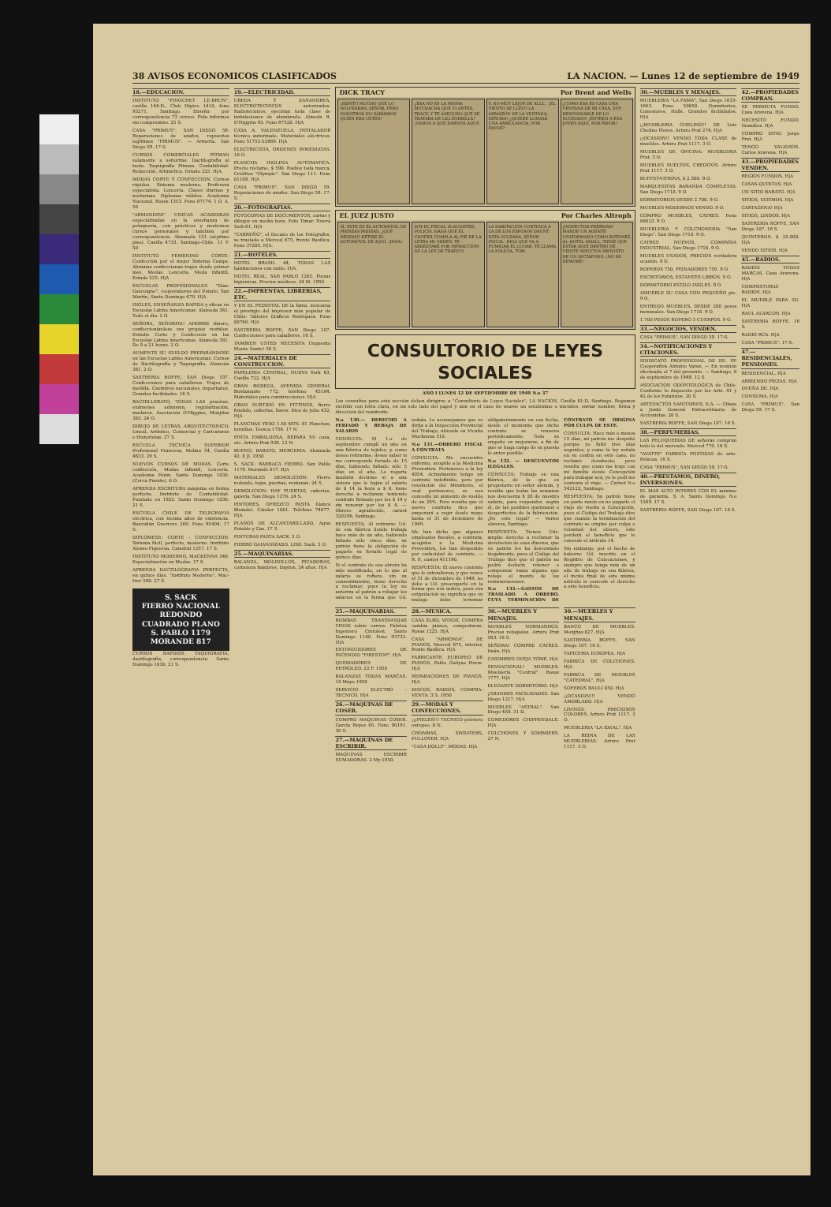38 AVISOS ECONOMICOS CLASIFICADOS LA NACION. — Lunes 12 de septiembre de 1949
18.—EDUCACION.
INSTITUTO "PINOCHET LE-BRUN", casilla 144-D., Club Hípico 1410, fono 93271, Santiago. Enseña por correspondencia 73 cursos. Pida informes sin compromiso. 25 S.
CASA "PRIMUS", SAN DIEGO 59. Reparaciones de anafes, repuestos legítimos "PRIMUS". — Armería. San Diego 59. 17-S.
CURSOS COMERCIALES PITMAN solamente a señoritas. Dactilografía al tacto. Taquigrafía Pitman. Contabilidad. Redacción. Aritmética. Estado 225. H|A.
MODAS CORTE Y CONFECCION. Cursos rápidos. Sistema moderno. Profesora especialista. Lencería. Clases diurnas y nocturnas. Diplomas válidos. Academia Nacional. Rosas 1353. Fono 87174. 1 O. A. 50
"ARMANDINI". UNICAS ACADEMIAS especializadas en la enseñanza de peluquería, con prácticos y modernos cursos personales y también por correspondencia. Ahumada 131 (séptimo piso). Casilla 4733. Santiago-Chile. 11 F. 50
INSTITUTO FEMENINO CORTE-Confección por el mejor Sistema Camps. Alumnas confeccionan trajes desde primer mes. Modas. Lencería. Moda infantil. Estado 225. H|A
ESCUELAS PROFESIONALES "Díaz-Gascoigne", cooperadoras del Estado. San Martín, Santo Domingo 670. H|A.
INGLES, ENSEÑANZA RAPIDA y eficaz en Escuelas Latino Americanas. Alameda 361. Todo el día. 2 O.
SEÑORA, SEÑORITA! AHORRE dinero, confeccionándose sus propios vestidos. Estudie Corte y Confección en las Escuelas Latino Americanas. Alameda 381. De 9 a 21 horas. 2 O.
AUMENTE SU SUELDO PREPARÁNDOSE en las Escuelas Latino Americanas. Cursos de Dactilografía y Taquigrafía. Alameda 381. 2 O.
SASTRERIA ROFFE, SAN Diego 107. Confecciones para caballeros. Trajes de medida. Casimires nacionales, importados. Grandes facilidades. 16 S.
BACHILLERATO, TODAS LAS pruebas, exámenes admisión, regularización, madurez. Asociación O'Higgins, Monjitas 383. 24 O.
DIBUJO DE LETRAS, ARQUITECTONICO, Lineal, Artístico, Comercial y Caricaturas e Historietas. 27 S.
ESCUELA TECNICA SUPERIOR Profesional Francesa, Molina 34, Casilla 4633. 29 S.
NUEVOS CURSOS DE MODAS. Corte confección, Modas infantil, Lencería. Academia Fénix. Santo Domingo 1030. (Cerca Puente). 8 O.
APRENDA ESCRITURA máquina en forma perfecta. Instituto de Contabilidad. Fundado en 1922. Santo Domingo 1030. 21 S.
ESCUELA CHILE DE TELEGRAFIA eléctrica, con treinta años de existencia. Bascuñán Guerrero 260. Fono 95404. 17 S.
DIPLOMESE: CORTE - CONFECCION. Sistema fácil, perfecto, moderno. Instituto Alonso Figueroa. Catedral 1257. 17 S.
INSTITUTO MODERNO, MACKENNA 540. Especialización en Modas. 17 S.
APRENDA DACTILOGRAFIA PERFECTA, en quince días. "Instituto Moderno". Mac-Iver 540. 27 S.
S. SACK
FIERRO NACIONAL
REDONDO CUADRADO PLANO
S. PABLO 1179
MORANDE 817
CURSOS RAPIDOS TAQUIGRAFIA, dactilografía, correspondencia. Santo Domingo 1030. 21 S.
19.—ELECTRICIDAD.
UBEDA Y ZANANDREA, ELECTROTECNICOS autorizados. Radiotécnicos, ejecutan toda clase de instalaciones de alumbrado. Almeda B. O'Higgins 45. Fono 67520. H|A
CASA A. VALENZUELA, INSTALADOR técnico autorizado. Materiales eléctricos. Fono 51752-52669. H|A
ELECTRICISTA, ORDENES INMEDIATAS. 18 O.
PLANCHA INGLESA AUTOMATICA. Precio réclame, $ 590. Radios toda marca. Créditos "Olympic". San Diego 111. Fono 81108. H|A
CASA "PRIMUS", SAN DIEGO 59. Reparaciones de anafes. San Diego 59. 17-S.
20.—FOTOGRAFIAS.
FOTOCOPIAS DE DOCUMENTOS, cartas y dibujos en media hora. Foto Timar. Nueva York 61. H|A
"CARREÑO", el Decano de los Fotógrafos, se traslado a Merced 675, frente Basílica. Fono 37205. H|A.
21.—HOTELES.
HOTEL BRASIL 44, TODAS LAS habitaciones con radio. H|A.
HOTEL REAL, SAN PABLO 1265. Piezas higiénicas. Precios módicos. 24 M. 1950
22.—IMPRENTAS, LIBRERIAS, ETC.
Y EN EL PEDESTAL DE la fama, descansa el prestigio del impresor más popular de Chile: Talleres Gráficos Rodríguez. Fono 80760. H|A
SASTRERIA ROFFE, SAN Diego 107. Confecciones para caballeros. 16 S.
TAMBIEN USTED NECESITA Unguento Monte Santo! 30 S.
24.—MATERIALES DE CONSTRUCCION.
PAPELERIA CENTRAL, NUEVA York 63, Casilla 722. H|A
GRAN BODEGA, AVENIDA GENERAL Bustamante 772, teléfono 45184. Materiales para construcciones. H|A
GRAN SURTIDO EN FITTINGS, fierro fundido, cañerías, llaves. Diez de Julio 432. H|A
PLANCHAS YESO 1.50 MTS. 81 Planchas, tornillos. Toesca 1754. 17 N.
PINTA EMBALDOSA, REPARA SU casa, etc. Arturo Prat 936. 12 N.
BUENO, BARATO, MERCERIA. Ahumada 42. 8 Jl. 1950
S. SACK: BARRACA FIERRO. San Pablo 1179. Morandé 817. H|A
MATERIALES DEMOLICION: Fierro redondo, tejas, puertas, ventanas. 24 S.
DEMOLICION: HAY PUERTAS, cañerías, galería. San Diego 1278. 24 S.
PINTORES, OFREZCO PASTA blanca Blumdel. Cóndor 1081. Teléfono 74677. H|A
PLANOS DE ALCANTARILLADO, Agua Potable y Gas. 17 S.
PINTURAS PASTA SACK. 3 O.
FIERRO GALVANIZADO, LISO. Sack. 3 O.
25.—MAQUINARIAS.
BALANZA, MOLINILLOS, PICADORAS, cortadora fiambres. Dayton, 24 años. H|A
DICK TRACY Por Brent and Wells
¡SIENTO MUCHO QUE LO GOLPEARAN, SEÑOR, PERO NOSOTROS NO SABÍAMOS QUIÉN ERA USTED!
¿ESA NO ES LA MISMA MUCHACHA QUE VI ANTES, TRACY, Y TE ASEGURO QUE SE TRATABA DE LILI ZORRILLA! ¡VAMOS A QUE DARNOS AQUÍ!
Y, NO MUY LEJOS DE ALLÍ... ¡EL VIENTO SE LLEVÓ LA ARMAZÓN DE LA VENTANA, SEÑORA! ¿QUIERE LLAMAR UNA AMBULANCIA, POR FAVOR?
¿COMO ESA ES CASA UNA VENTANA DE MI CASA, SOY RESPONSABLE DE LO SUCEDIDO! ¡ENTREN A ESA JOVEN AQUÍ, POR FAVOR!
EL JUEZ JUSTO Por Charles Altroph
SÍ, ESTE ES EL AUTOMÓVIL DE PHINEAS PHIDIAS. ¿QUÉ DESEAN? RETIRE EL AUTOMÓVIL DE AQUÍ. ¡DIGA!
SOY EL FISCAL SLAUGHTER, POLICÍA. HAGA QUE EL CHOFER CUMPLA AL PIE DE LA LETRA MI ORDEN. TE ARRESTARÉ POR INFRACCIÓN DE LA LEY DE TRÁFICO.
LA HABITACIÓN CONTIGUA A LA DE LOS ESPOSOS DAUNT ESTÁ OCUPADA, SEÑOR FISCAL. DIGA QUE VA A FUMIGAR EL LUGAR. TE LLAMA LA POLICÍA, TOM.
¡INSPECTOR FREEMAN! MANDE UN AGENTE UNIFORMADO COMO BOTONES AL HOTEL SMALL. TIENE QUE ESTAR AQUÍ DENTRO DE VEINTE MINUTOS PROVISTO DE UN DICTÁFONO. ¡NO SE DEMORE!
CONSULTORIO DE LEYES SOCIALES
AÑO I LUNES 12 DE SEPTIEMBRE DE 1949 N.o 37
Las consultas para esta sección deben dirigirse a "Consultorio de Leyes Sociales", LA NACION, Casilla 81-D, Santiago. Rogamos escribir con letra clara, en un solo lado del papel y aun en el caso de usarse un seudónimo o iniciales, enviar nombre, firma y dirección del remitente.
N.o 130.— DERECHO A FERIADO Y REBAJA DE SALARIO
CONSULTA: El 1.o de septiembre cumplí un año en una fábrica de tejidos, y, como deseo retirarme, deseo saber si me corresponde feriado de 15 días, habiendo faltado sólo 5 días en el año. Le rogaría también decirme si a una obrera que le bajan el salario de $ 14 la hora a $ 8, tiene derecho a reclamar, teniendo contrato firmado por los $ 14 y sin renovar por los $ 8. — Obrero agradecido, carnet 320296, Santiago.
RESPUESTA: Al retirarse Ud. de esa fábrica donde trabaja hace más de un año, habiendo faltado sólo cinco días, su patrón tiene la obligación de pagarle su feriado legal de quince días.
Si el contrato de esa obrera ha sido modificado, en lo que al salario se refiere, sin su consentimiento, tiene derecho a reclamar, pues la ley no autoriza al patrón a rebajar los salarios en la forma que Ud. señala. Le aconsejamos que se dirija a la Inspección Provincial del Trabajo, ubicada en Vicuña Mackenna 310.
N.o 131.—OBRERO FISCAL A CONTRATA
CONSULTA: Me encuentro enfermo, acogido a la Medicina Preventiva. Pertenezco a la ley 4054. Actualmente tengo un contrato indefinido, pero por resolución del Ministerio, el cual pertenezco, se nos concedió un aumento de sueldo de un 20%. Pero resulta que el nuevo contrato dice que empezará a regir desde mayo hasta el 31 de diciembre de 1949.
Me han dicho que algunos empleados fiscales, a contrata, acogidos a la Medicina Preventiva, los han despedido por caducidad de contrato. — R. P., carnet 411190.
RESPUESTA: El nuevo contrato que le extendieron, y que vence el 31 de diciembre de 1949, no debe a Ud. preocuparle en la forma que nos indica, pues esa estipulación no significa que su trabajo debe terminar obligatoriamente en esa fecha, desde el momento que dicho contrato se renueva periódicamente. Todo su empeño en mejorarse, a fin de que se haga cargo de su puesto lo antes posible.
N.o 132. — DESCUENTOS ILEGALES.
CONSULTA: Trabajo en una fábrica, de la que es propietario un señor alemán, y resulta que todas las semanas nos descuenta $ 20 de nuestro salario, para responder, según él, de las posibles quebrazos o desperfectos de la fabricación. ¿Es esto legal? — Varios obreros, Santiago.
RESPUESTA: Tienen Uds. amplio derecho a reclamar la devolución de esos dineros, que su patrón les ha descontado ilegalmente, pues el Código del Trabajo dice que el patrón no podrá deducir, retener o compensar suma alguna que rebaje el monto de las remuneraciones.
N.o 133.—GASTOS DE TRASLADO A OBRERO. CUYA TERMINACION DE CONTRATO SE ORIGINA POR CULPA DE ESTE.
CONSULTA: Hace más o menos 15 días, mi patrón me despidió porque yo falté tres días seguidos, y como la ley señala en su contra en este caso, no reclamé desahucio; pero resulta que como me trajo con mi familia desde Concepción para trabajar acá, yo le pedí me costeara el viaje. — Carnet N.o 342122, Santiago.
RESPUESTA: Su patrón tiene en parte razón en no pagarle el viaje de vuelta a Concepción, pues el Código del Trabajo dice que cuando la terminación del contrato se origine por culpa o voluntad del obrero, éste perderá el beneficio que le concede el artículo 14.
Sin embargo, por el hecho de haberse Ud. inscrito en el Registro de Colocaciones, y siempre que tenga más de un año de trabajo en esa fábrica, el inciso final de este mismo artículo le concede el derecho a este beneficio.
25.—MAQUINARIAS.
BOMBAS TRANSVASIJAR VINOS sobre carros. Fábrica Ingeniero Cintolesi. Santo Domingo 1140. Fono 93732. H|A
EXTINGUIDORES DE INCENDIO "FIRESTOP". H|A
QUEMADORES DE PETROLEO. 22 F. 1950
BALANZAS TODAS MARCAS. 14 Mayo 1950
SERVICIO ELECTRO - TECNICO. H|A
26.—MAQUINAS DE COSER.
COMPRO MAQUINAS COSER. García Reyes 85. Fono 90191. 30 S.
27.—MAQUINAS DE ESCRIBIR.
MAQUINAS ESCRIBIR SUMADORAS. 2 My-1950.
28.—MUSICA.
CASA ELBO, VENDE, COMPRA cambia pianos, composturas. Rosas 1225. H|A
CASA "ARMONIA", DE PIANOS, Merced 675, interior, frente Basílica. H|A
FABRICANTE EUROPEO DE PIANOS, Pablo Galiyas Herm. H|A
REPARACIONES DE PIANOS. H|A
DISCOS, RADIOS, COMPRA-VENTA. 3 S. 1950
29.—MODAS Y CONFECCIONES.
¡¡¡PIELES!!! TECNICO peletero europeo. 8 N.
CHOMBAS, SWEATERS, FULLOVER. H|A
"CASA DOLLY". MODAS. H|A
30.—MUEBLES Y MENAJES.
MUEBLES NORMANDOS. Precios rebajados. Arturo Prat 563. 16 S.
SEÑORA! COMPRE CATRES. Imán. H|A
CASIMIRES OVEJA TOME. H|A
SENSACIONAL! MUEBLES. Mueblería "Central". Rosas 1777. H|A
ELEGANTE DORMITORIO. H|A
¡GRANDES FACILIDADES. San Diego 1217. H|A
MUEBLES "ASTRAL". San Diego 458. 31 D.
COMEDORES CHIPPENDALE. H|A
COLCHONES Y SOMMIERS. 27 N.
30.—MUEBLES Y MENAJES.
BANCO DE MUEBLES. Monjitas 827. H|A
SASTRERIA ROFFE, SAN Diego 107. 16 S.
TAPICERIA EUROPEA. H|A
FABRICA DE COLCHONES. H|A
FABRICA DE MUEBLES "CATEDRAL". H|A
SOFEROS RAULI 850. H|A
¡¡OCASION!!! VENDO AMOBLADO. H|A
LIVINGS. PRECIOSOS COLORES. Arturo Prat 1117. 3 O.
MUEBLERIA "LA IDEAL". H|A
LA REINA DE LAS MUEBLERIAS. Arturo Prat 1117. 3 O.
30.—MUEBLES Y MENAJES.
MUEBLERIA "LA FAMA", San Diego 1633-1643. Fono 50658. Dormitorios, Comedores, Halls. Grandes facilidades. H|A
¡¡MUEBLERIA CHELINO!! DE Luis Chelino Flores. Arturo Prat 274. H|A
¡¡OCASION!! VENDO TODA CLASE de muebles. Arturo Prat 1117. 3 O.
MUEBLES DE OFICINA: MUEBLERIA Prat. 3 O.
MUEBLES SUELTOS, CREDITOS. Arturo Prat 1117. 3 O.
BUFFET-VITRINA, $ 2.500. 9 O.
MARQUESITAS BARANDA COMPLETAS. San Diego 1718. 9 O.
DORMITORIOS DESDE 2.700. 9 O.
MUEBLES MODERNOS VENDO. 9 O.
COMPRO MUEBLES, CATRES. Fono 88623. 9 O.
MUEBLERIA Y COLCHONERIA "San Diego". San Diego 1718. 9 O.
CATRES NUEVOS, COMPAÑIA INDUSTRIAL. San Diego 1718. 9 O.
MUEBLES USADOS, PRECIOS verdadera ocasión. 9 O.
ROPEROS 750, PEINADORES 750. 9 O.
ESCRITORIOS, ESTANTES LIBROS. 9 O.
DORMITORIO ESTILO INGLES. 9 O.
AMUEBLE SU CASA CON PEQUEÑO pie. 9 O.
ENTREGO MUEBLES, DESDE 200 pesos mensuales. San Diego 1718. 9 O.
1.700 PESOS ROPERO 3 CUERPOS. 9 O.
33.—NEGOCIOS, VENDEN.
CASA "PRIMUS", SAN DIEGO 59. 17-S.
34.—NOTIFICACIONES Y CITACIONES.
SINDICATO PROFESIONAL DE EE. PP. Cooperativa Antonio Varas. — En reunión efectuada el 7 del presente. — Santiago, 8 de septiembre de 1949. 12 S.
ASOCIACION ODONTOLOGICA de Chile. Conforme lo dispuesto por los Arts. 41 y 42 de los Estatutos. 20 S.
ARTEFACTOS SANITARIOS, S.A. — Citase a Junta General Extraordinaria de Accionistas. 20 S.
SASTRERIA ROFFE, SAN Diego 107. 16 S.
38.—PERFUMERIAS.
LAS PELUQUERIAS DE señoras compran todo lo del mercado. Merced 770. 16 S.
"AVATTE" FABRICA POSTIZAS de arte. Pelucas. 16 S.
CASA "PRIMUS", SAN DIEGO 59. 17-S.
40.—PRESTAMOS, DINERO, INVERSIONES.
EL MAS ALTO INTERES CON EL máximo de garantía. S. A. Santo Domingo N.o 1249. 17 S.
SASTRERIA ROFFE, SAN Diego 107. 16 S.
42.—PROPIEDADES COMPRAN.
SE PERMUTA FUNDO. Casa Aravena. H|A
NECESITO FUNDO. González. H|A
COMPRO SITIO. Jorge Prat. H|A
TENGO VALIOSOS. Carlos Aravena. H|A
43.—PROPIEDADES VENDEN.
REGIOS FUNDOS. H|A
CASAS-QUINTAS. H|A
UN SITIO BARATO. H|A
SITIOS, ULTIMOS. H|A
CARTAGENA! H|A
SITIOS, LINDOS. H|A
SASTRERIA ROFFE, SAN Diego 107. 16 S.
QUINTEROS: $ 25.000. H|A
VENDO SITIOS. H|A
45.—RADIOS.
RADIOS TODAS MARCAS. Casa Aravena. H|A
COMPOSTURAS RADIOS. H|A
EL MUEBLE PARA SU. H|A
RAUL ALARCON. H|A
SASTRERIA ROFFE. 16 S.
RADIO RCA. H|A
CASA "PRIMUS". 17-S.
47.—RESIDENCIALES, PENSIONES.
RESIDENCIAL. H|A
ARRIENDO PIEZAS. H|A
DUEÑA DE. H|A
CONSUMA. H|A
CASA "PRIMUS", San Diego 59. 17-S.